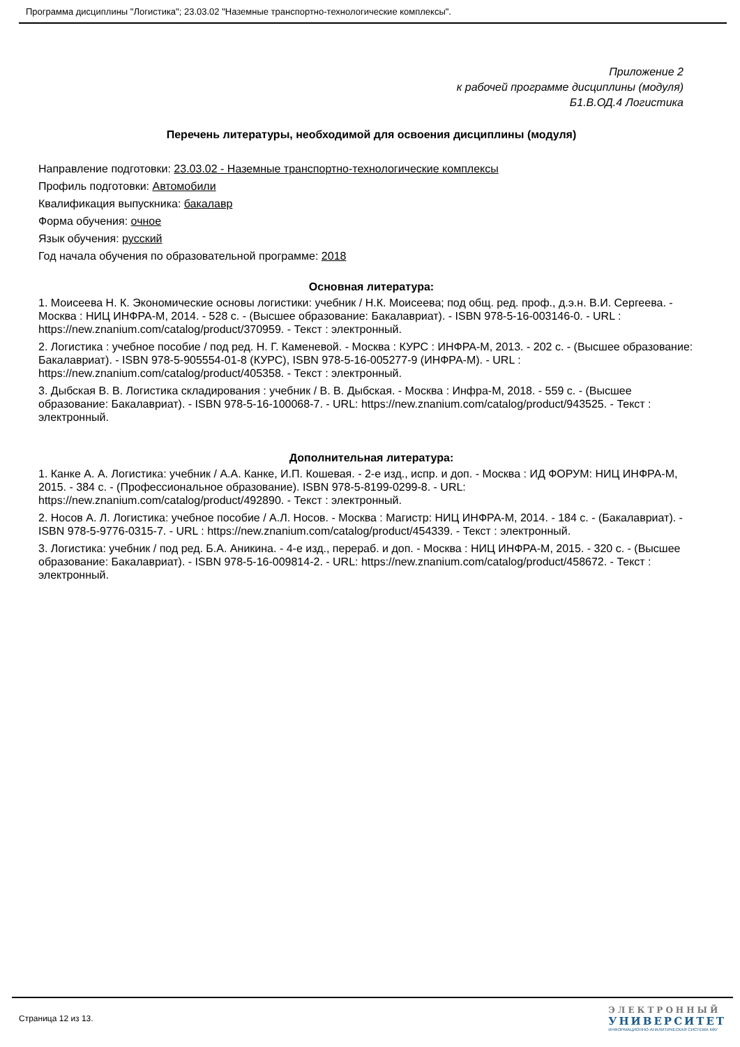Программа дисциплины "Логистика"; 23.03.02 "Наземные транспортно-технологические комплексы".
Приложение 2
к рабочей программе дисциплины (модуля)
Б1.В.ОД.4 Логистика
Перечень литературы, необходимой для освоения дисциплины (модуля)
Направление подготовки: 23.03.02 - Наземные транспортно-технологические комплексы
Профиль подготовки: Автомобили
Квалификация выпускника: бакалавр
Форма обучения: очное
Язык обучения: русский
Год начала обучения по образовательной программе: 2018
Основная литература:
1. Моисеева Н. К. Экономические основы логистики: учебник / Н.К. Моисеева; под общ. ред. проф., д.э.н. В.И. Сергеева. - Москва : НИЦ ИНФРА-М, 2014. - 528 с. - (Высшее образование: Бакалавриат). - ISBN 978-5-16-003146-0. - URL : https://new.znanium.com/catalog/product/370959. - Текст : электронный.
2. Логистика : учебное пособие / под ред. Н. Г. Каменевой. - Москва : КУРС : ИНФРА-М, 2013. - 202 с. - (Высшее образование: Бакалавриат). - ISBN 978-5-905554-01-8 (КУРС), ISBN 978-5-16-005277-9 (ИНФРА-М). - URL : https://new.znanium.com/catalog/product/405358. - Текст : электронный.
3. Дыбская В. В. Логистика складирования : учебник / В. В. Дыбская. - Москва : Инфра-М, 2018. - 559 с. - (Высшее образование: Бакалавриат). - ISBN 978-5-16-100068-7. - URL: https://new.znanium.com/catalog/product/943525. - Текст : электронный.
Дополнительная литература:
1. Канке А. А. Логистика: учебник / А.А. Канке, И.П. Кошевая. - 2-е изд., испр. и доп. - Москва : ИД ФОРУМ: НИЦ ИНФРА-М, 2015. - 384 с. - (Профессиональное образование). ISBN 978-5-8199-0299-8. - URL: https://new.znanium.com/catalog/product/492890. - Текст : электронный.
2. Носов А. Л. Логистика: учебное пособие / А.Л. Носов. - Москва : Магистр: НИЦ ИНФРА-М, 2014. - 184 с. - (Бакалавриат). - ISBN 978-5-9776-0315-7. - URL : https://new.znanium.com/catalog/product/454339. - Текст : электронный.
3. Логистика: учебник / под ред. Б.А. Аникина. - 4-е изд., перераб. и доп. - Москва : НИЦ ИНФРА-М, 2015. - 320 с. - (Высшее образование: Бакалавриат). - ISBN 978-5-16-009814-2. - URL: https://new.znanium.com/catalog/product/458672. - Текст : электронный.
Страница 12 из 13.
ЭЛЕКТРОННЫЙ
УНИВЕРСИТЕТ
ИНФОРМАЦИОННО-АНАЛИТИЧЕСКАЯ СИСТЕМА КФУ